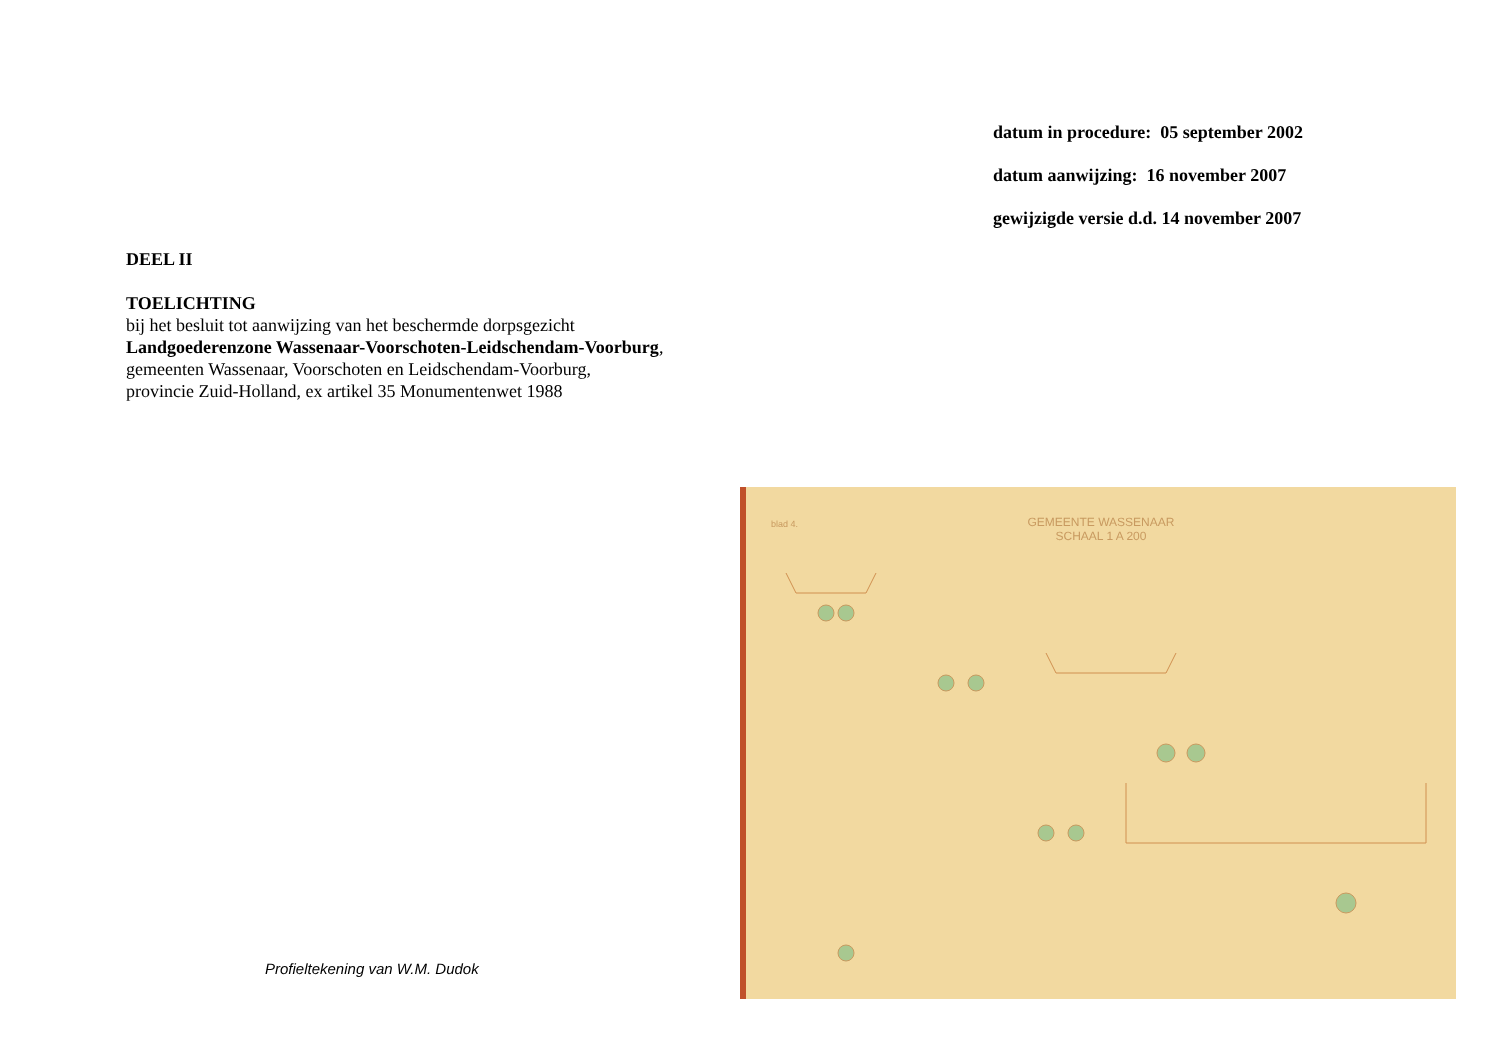datum in procedure: 05 september 2002
datum aanwijzing: 16 november 2007
gewijzigde versie d.d. 14 november 2007
DEEL II
TOELICHTING
bij het besluit tot aanwijzing van het beschermde dorpsgezicht
Landgoederenzone Wassenaar-Voorschoten-Leidschendam-Voorburg,
gemeenten Wassenaar, Voorschoten en Leidschendam-Voorburg,
provincie Zuid-Holland, ex artikel 35 Monumentenwet 1988
Profieltekening van W.M. Dudok
blad 4.
GEMEENTE WASSENAAR
SCHAAL 1 A 200